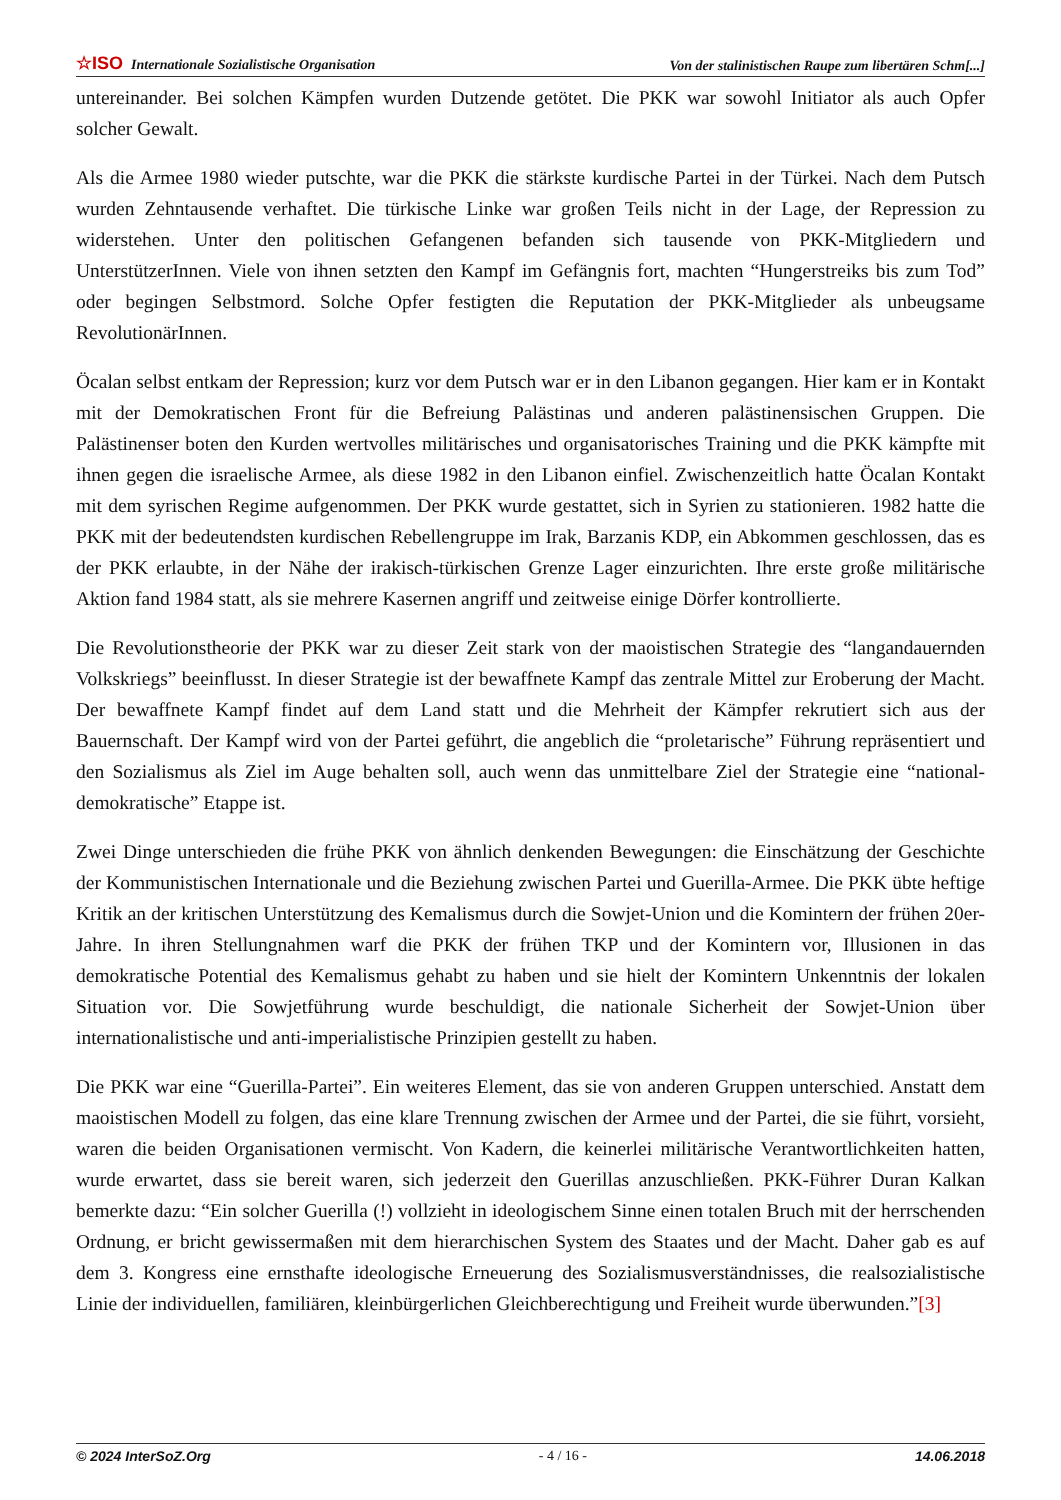☆ISO Internationale Sozialistische Organisation Von der stalinistischen Raupe zum libertären Schm[...]
untereinander. Bei solchen Kämpfen wurden Dutzende getötet. Die PKK war sowohl Initiator als auch Opfer solcher Gewalt.
Als die Armee 1980 wieder putschte, war die PKK die stärkste kurdische Partei in der Türkei. Nach dem Putsch wurden Zehntausende verhaftet. Die türkische Linke war großen Teils nicht in der Lage, der Repression zu widerstehen. Unter den politischen Gefangenen befanden sich tausende von PKK-Mitgliedern und UnterstützerInnen. Viele von ihnen setzten den Kampf im Gefängnis fort, machten “Hungerstreiks bis zum Tod” oder begingen Selbstmord. Solche Opfer festigten die Reputation der PKK-Mitglieder als unbeugsame RevolutionärInnen.
Öcalan selbst entkam der Repression; kurz vor dem Putsch war er in den Libanon gegangen. Hier kam er in Kontakt mit der Demokratischen Front für die Befreiung Palästinas und anderen palästinensischen Gruppen. Die Palästinenser boten den Kurden wertvolles militärisches und organisatorisches Training und die PKK kämpfte mit ihnen gegen die israelische Armee, als diese 1982 in den Libanon einfiel. Zwischenzeitlich hatte Öcalan Kontakt mit dem syrischen Regime aufgenommen. Der PKK wurde gestattet, sich in Syrien zu stationieren. 1982 hatte die PKK mit der bedeutendsten kurdischen Rebellengruppe im Irak, Barzanis KDP, ein Abkommen geschlossen, das es der PKK erlaubte, in der Nähe der irakisch-türkischen Grenze Lager einzurichten. Ihre erste große militärische Aktion fand 1984 statt, als sie mehrere Kasernen angriff und zeitweise einige Dörfer kontrollierte.
Die Revolutionstheorie der PKK war zu dieser Zeit stark von der maoistischen Strategie des “langandauernden Volkskriegs” beeinflusst. In dieser Strategie ist der bewaffnete Kampf das zentrale Mittel zur Eroberung der Macht. Der bewaffnete Kampf findet auf dem Land statt und die Mehrheit der Kämpfer rekrutiert sich aus der Bauernschaft. Der Kampf wird von der Partei geführt, die angeblich die “proletarische” Führung repräsentiert und den Sozialismus als Ziel im Auge behalten soll, auch wenn das unmittelbare Ziel der Strategie eine “national-demokratische” Etappe ist.
Zwei Dinge unterschieden die frühe PKK von ähnlich denkenden Bewegungen: die Einschätzung der Geschichte der Kommunistischen Internationale und die Beziehung zwischen Partei und Guerilla-Armee. Die PKK übte heftige Kritik an der kritischen Unterstützung des Kemalismus durch die Sowjet-Union und die Komintern der frühen 20er-Jahre. In ihren Stellungnahmen warf die PKK der frühen TKP und der Komintern vor, Illusionen in das demokratische Potential des Kemalismus gehabt zu haben und sie hielt der Komintern Unkenntnis der lokalen Situation vor. Die Sowjetführung wurde beschuldigt, die nationale Sicherheit der Sowjet-Union über internationalistische und anti-imperialistische Prinzipien gestellt zu haben.
Die PKK war eine “Guerilla-Partei”. Ein weiteres Element, das sie von anderen Gruppen unterschied. Anstatt dem maoistischen Modell zu folgen, das eine klare Trennung zwischen der Armee und der Partei, die sie führt, vorsieht, waren die beiden Organisationen vermischt. Von Kadern, die keinerlei militärische Verantwortlichkeiten hatten, wurde erwartet, dass sie bereit waren, sich jederzeit den Guerillas anzuschließen. PKK-Führer Duran Kalkan bemerkte dazu: “Ein solcher Guerilla (!) vollzieht in ideologischem Sinne einen totalen Bruch mit der herrschenden Ordnung, er bricht gewissermaßen mit dem hierarchischen System des Staates und der Macht. Daher gab es auf dem 3. Kongress eine ernsthafte ideologische Erneuerung des Sozialismusverständnisses, die realsozialistische Linie der individuellen, familiären, kleinbürgerlichen Gleichberechtigung und Freiheit wurde überwunden.”[3]
© 2024 InterSoZ.Org - 4 / 16 - 14.06.2018